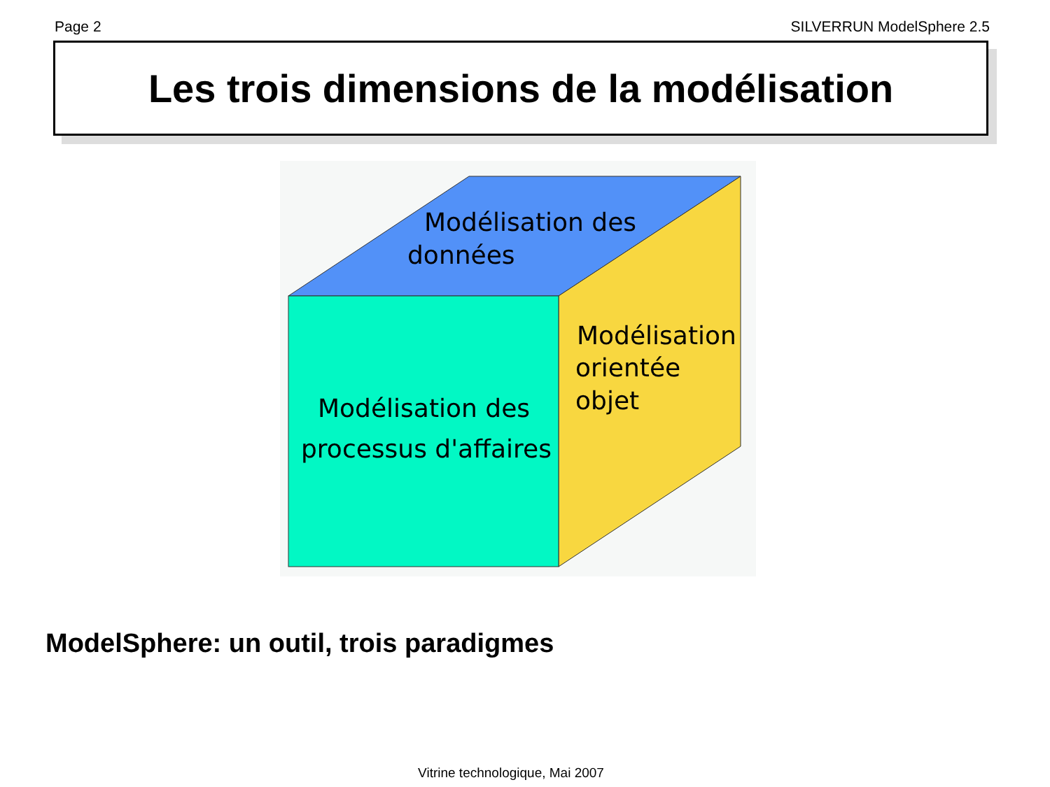Page 2 SILVERRUN ModelSphere 2.5
Les trois dimensions de la modélisation
Modélisation des
données
Modélisation
orientée
objet
Modélisation des
processus d'affaires
ModelSphere: un outil, trois paradigmes
Vitrine technologique, Mai 2007